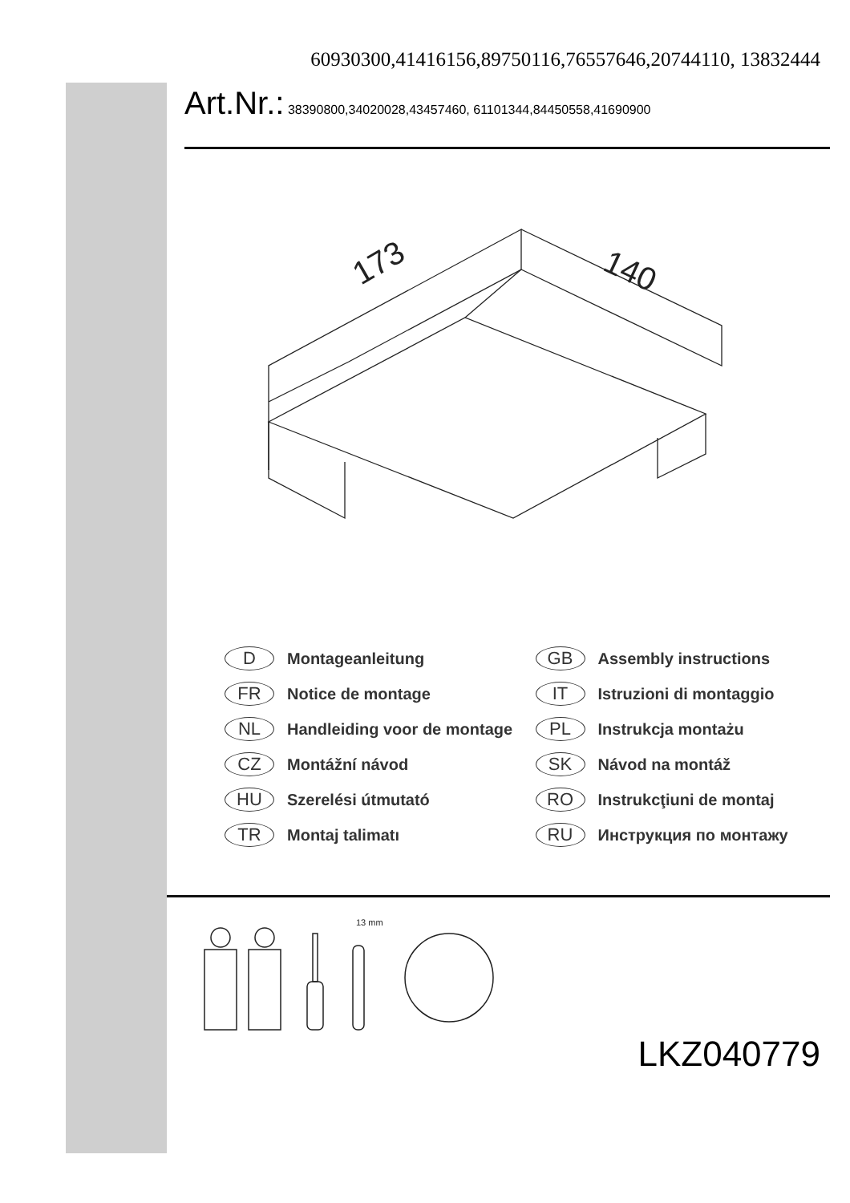60930300,41416156,89750116,76557646,20744110, 13832444
Art.Nr.: 38390800,34020028,43457460, 61101344,84450558,41690900
173
140
D Montageanleitung
GB Assembly instructions
FR Notice de montage
IT Istruzioni di montaggio
NL Handleiding voor de montage
PL Instrukcja montażu
CZ Montážní návod
SK Návod na montáž
HU Szerelési útmutató
RO Instrukcţiuni de montaj
TR Montaj talimatı
RU Инструкция по монтажу
13 mm
LKZ040779